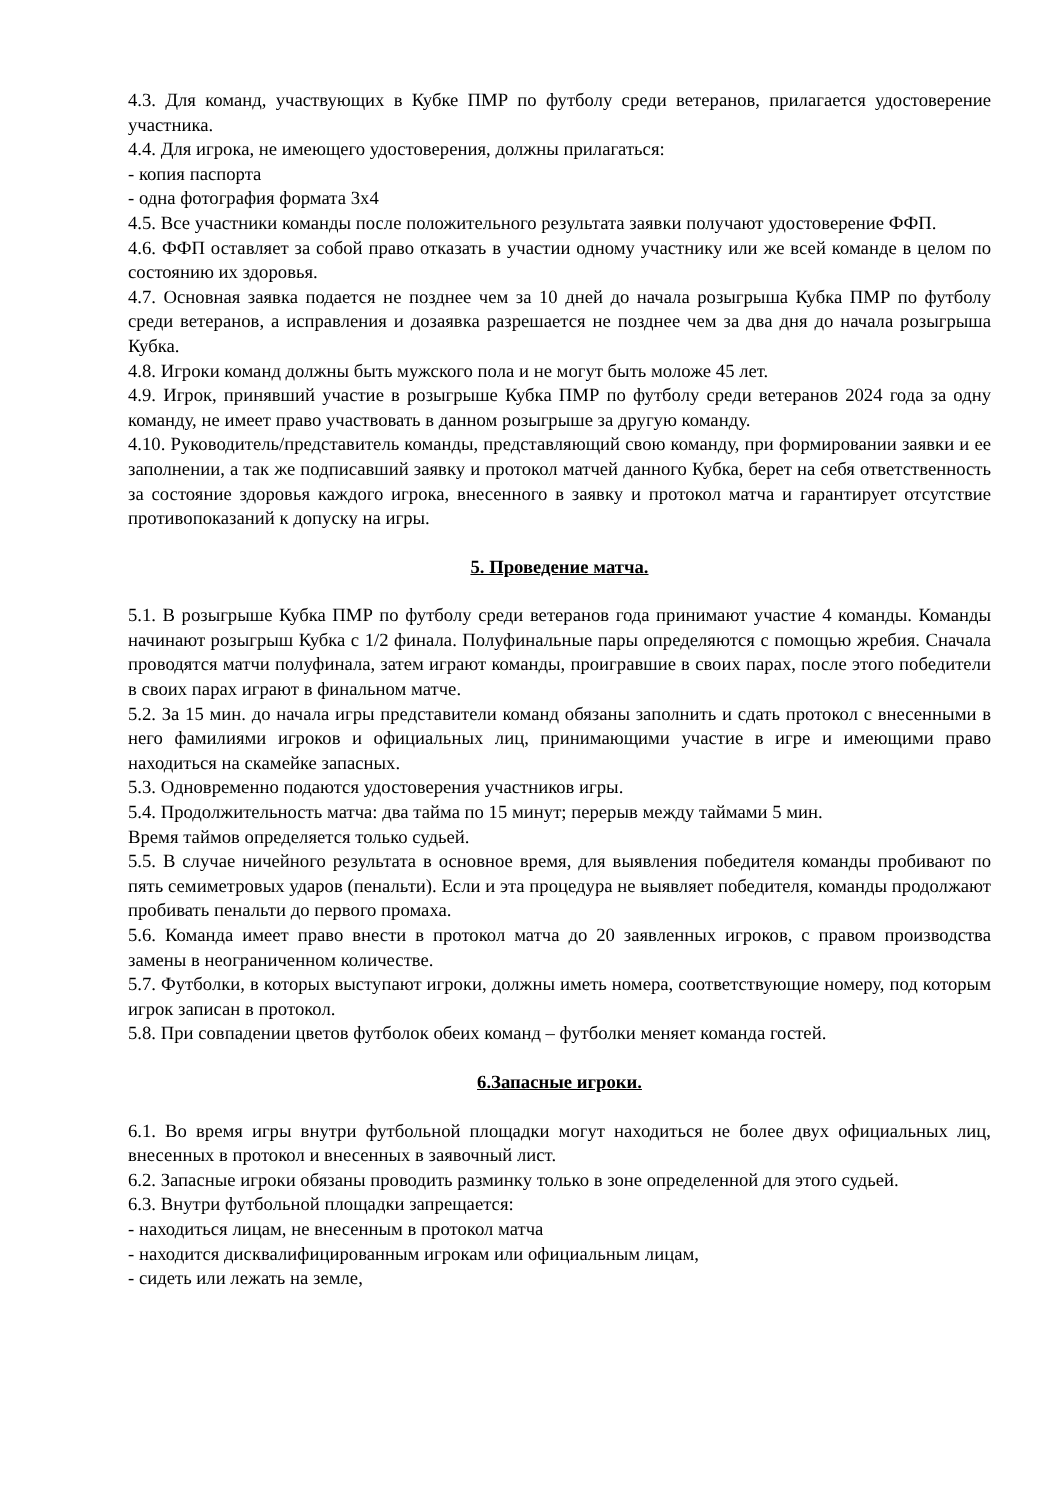4.3. Для команд, участвующих в Кубке ПМР по футболу среди ветеранов, прилагается удостоверение участника.
4.4. Для игрока, не имеющего удостоверения, должны прилагаться:
- копия паспорта
- одна фотография формата 3х4
4.5. Все участники команды после положительного результата заявки получают удостоверение ФФП.
4.6. ФФП оставляет за собой право отказать в участии одному участнику или же всей команде в целом по состоянию их здоровья.
4.7. Основная заявка подается не позднее чем за 10 дней до начала розыгрыша Кубка ПМР по футболу среди ветеранов, а исправления и дозаявка разрешается не позднее чем за два дня до начала розыгрыша Кубка.
4.8. Игроки команд должны быть мужского пола и не могут быть моложе 45 лет.
4.9. Игрок, принявший участие в розыгрыше Кубка ПМР по футболу среди ветеранов 2024 года за одну команду, не имеет право участвовать в данном розыгрыше за другую команду.
4.10. Руководитель/представитель команды, представляющий свою команду, при формировании заявки и ее заполнении, а так же подписавший заявку и протокол матчей данного Кубка, берет на себя ответственность за состояние здоровья каждого игрока, внесенного в заявку и протокол матча и гарантирует отсутствие противопоказаний к допуску на игры.
5. Проведение матча.
5.1. В розыгрыше Кубка ПМР по футболу среди ветеранов года принимают участие 4 команды. Команды начинают розыгрыш Кубка с 1/2 финала. Полуфинальные пары определяются с помощью жребия. Сначала проводятся матчи полуфинала, затем играют команды, проигравшие в своих парах, после этого победители в своих парах играют в финальном матче.
5.2. За 15 мин. до начала игры представители команд обязаны заполнить и сдать протокол с внесенными в него фамилиями игроков и официальных лиц, принимающими участие в игре и имеющими право находиться на скамейке запасных.
5.3. Одновременно подаются удостоверения участников игры.
5.4. Продолжительность матча: два тайма по 15 минут; перерыв между таймами 5 мин.
Время таймов определяется только судьей.
5.5. В случае ничейного результата в основное время, для выявления победителя команды пробивают по пять семиметровых ударов (пенальти). Если и эта процедура не выявляет победителя, команды продолжают пробивать пенальти до первого промаха.
5.6. Команда имеет право внести в протокол матча до 20 заявленных игроков, с правом производства замены в неограниченном количестве.
5.7. Футболки, в которых выступают игроки, должны иметь номера, соответствующие номеру, под которым игрок записан в протокол.
5.8. При совпадении цветов футболок обеих команд – футболки меняет команда гостей.
6.Запасные игроки.
6.1. Во время игры внутри футбольной площадки могут находиться не более двух официальных лиц, внесенных в протокол и внесенных в заявочный лист.
6.2. Запасные игроки обязаны проводить разминку только в зоне определенной для этого судьей.
6.3. Внутри футбольной площадки запрещается:
- находиться лицам, не внесенным в протокол матча
- находится дисквалифицированным игрокам или официальным лицам,
- сидеть или лежать на земле,